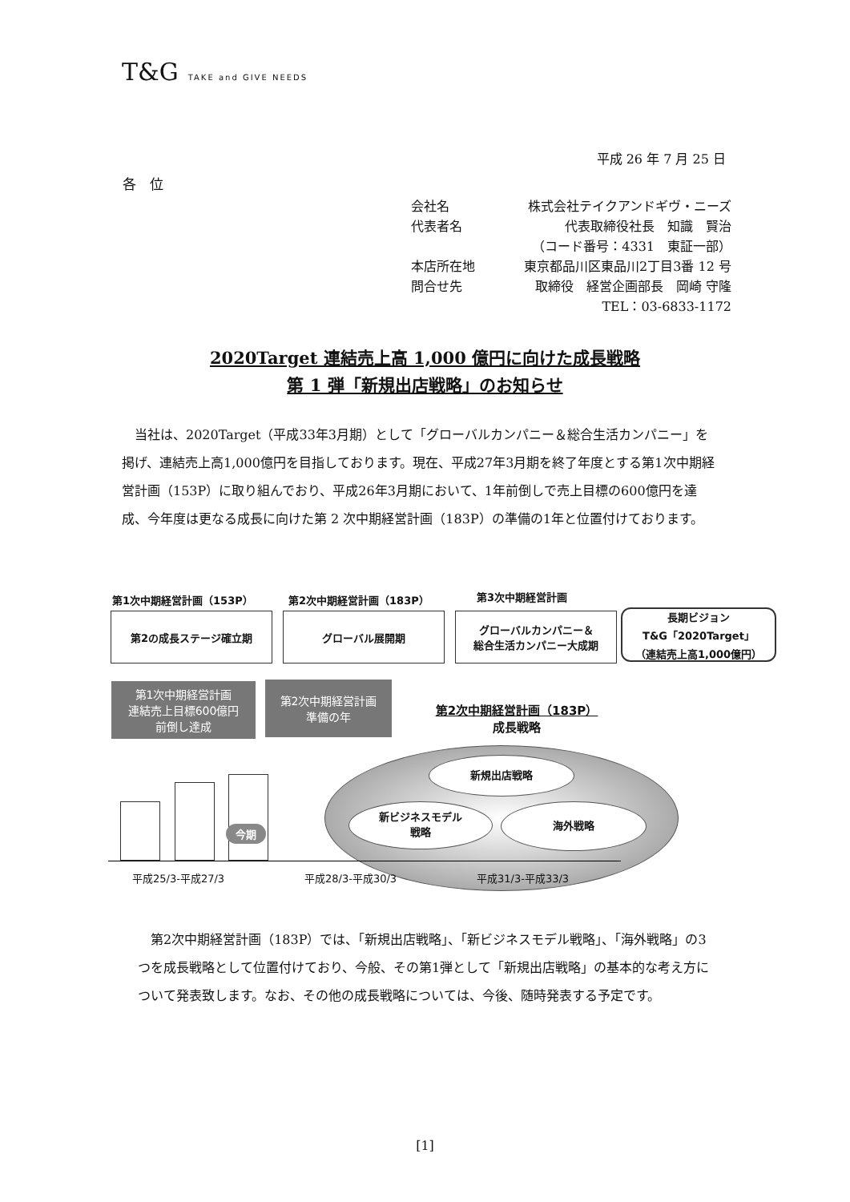T&G TAKE and GIVE NEEDS
平成 26 年 7 月 25 日
各　位
会社名 株式会社テイクアンドギヴ・ニーズ
代表者名 代表取締役社長　知識　賢治
（コード番号：4331　東証一部）
本店所在地 東京都品川区東品川2丁目3番 12 号
問合せ先 取締役　経営企画部長　岡崎 守隆
TEL：03-6833-1172
2020Target 連結売上高 1,000 億円に向けた成長戦略
第 1 弾「新規出店戦略」のお知らせ
　当社は、2020Target（平成33年3月期）として「グローバルカンパニー＆総合生活カンパニー」を掲げ、連結売上高1,000億円を目指しております。現在、平成27年3月期を終了年度とする第1次中期経営計画（153P）に取り組んでおり、平成26年3月期において、1年前倒しで売上目標の600億円を達成、今年度は更なる成長に向けた第 2 次中期経営計画（183P）の準備の1年と位置付けております。
第1次中期経営計画（153P） 第2次中期経営計画（183P） 第3次中期経営計画
第2の成長ステージ確立期 グローバル展開期
グローバルカンパニー＆
総合生活カンパニー大成期
長期ビジョン
T&G「2020Target」
（連結売上高1,000億円）
第1次中期経営計画
連結売上目標600億円
前倒し達成
第2次中期経営計画
準備の年
第2次中期経営計画（183P）
成長戦略
新規出店戦略
新ビジネスモデル
戦略
海外戦略
今期
平成25/3-平成27/3 平成28/3-平成30/3 平成31/3-平成33/3
　第2次中期経営計画（183P）では、「新規出店戦略」、「新ビジネスモデル戦略」、「海外戦略」の3つを成長戦略として位置付けており、今般、その第1弾として「新規出店戦略」の基本的な考え方について発表致します。なお、その他の成長戦略については、今後、随時発表する予定です。
[1]